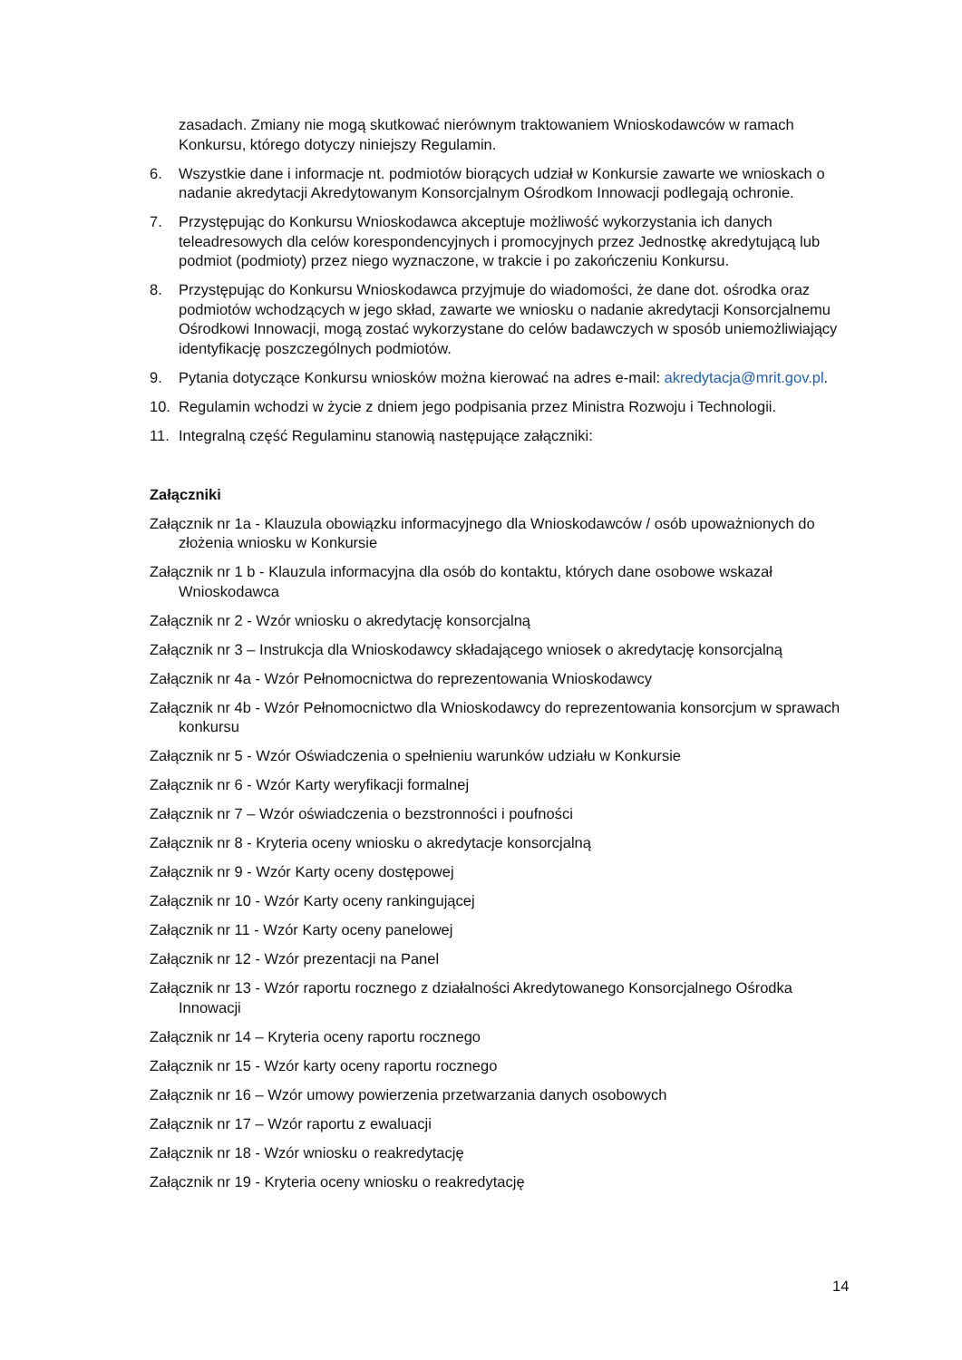zasadach. Zmiany nie mogą skutkować nierównym traktowaniem Wnioskodawców w ramach Konkursu, którego dotyczy niniejszy Regulamin.
6. Wszystkie dane i informacje nt. podmiotów biorących udział w Konkursie zawarte we wnioskach o nadanie akredytacji Akredytowanym Konsorcjalnym Ośrodkom Innowacji podlegają ochronie.
7. Przystępując do Konkursu Wnioskodawca akceptuje możliwość wykorzystania ich danych teleadresowych dla celów korespondencyjnych i promocyjnych przez Jednostkę akredytującą lub podmiot (podmioty) przez niego wyznaczone, w trakcie i po zakończeniu Konkursu.
8. Przystępując do Konkursu Wnioskodawca przyjmuje do wiadomości, że dane dot. ośrodka oraz podmiotów wchodzących w jego skład, zawarte we wniosku o nadanie akredytacji Konsorcjalnemu Ośrodkowi Innowacji, mogą zostać wykorzystane do celów badawczych w sposób uniemożliwiający identyfikację poszczególnych podmiotów.
9. Pytania dotyczące Konkursu wniosków można kierować na adres e-mail: akredytacja@mrit.gov.pl.
10. Regulamin wchodzi w życie z dniem jego podpisania przez Ministra Rozwoju i Technologii.
11. Integralną część Regulaminu stanowią następujące załączniki:
Załączniki
Załącznik nr 1a - Klauzula obowiązku informacyjnego dla Wnioskodawców / osób upoważnionych do złożenia wniosku w Konkursie
Załącznik nr 1 b - Klauzula informacyjna dla osób do kontaktu, których dane osobowe wskazał Wnioskodawca
Załącznik nr 2 - Wzór wniosku o akredytację konsorcjalną
Załącznik nr 3 – Instrukcja dla Wnioskodawcy składającego wniosek o akredytację konsorcjalną
Załącznik nr 4a - Wzór Pełnomocnictwa do reprezentowania Wnioskodawcy
Załącznik nr 4b - Wzór Pełnomocnictwo dla Wnioskodawcy do reprezentowania konsorcjum w sprawach konkursu
Załącznik nr 5 - Wzór Oświadczenia o spełnieniu warunków udziału w Konkursie
Załącznik nr 6 - Wzór Karty weryfikacji formalnej
Załącznik nr 7 – Wzór oświadczenia o bezstronności i poufności
Załącznik nr 8 - Kryteria oceny wniosku o akredytacje konsorcjalną
Załącznik nr 9 - Wzór Karty oceny dostępowej
Załącznik nr 10 - Wzór Karty oceny rankingującej
Załącznik nr 11 - Wzór Karty oceny panelowej
Załącznik nr 12 - Wzór prezentacji na Panel
Załącznik nr 13 - Wzór raportu rocznego z działalności Akredytowanego Konsorcjalnego Ośrodka Innowacji
Załącznik nr 14 – Kryteria oceny raportu rocznego
Załącznik nr 15 - Wzór karty oceny raportu rocznego
Załącznik nr 16 – Wzór umowy powierzenia przetwarzania danych osobowych
Załącznik nr 17 – Wzór raportu z ewaluacji
Załącznik nr 18 - Wzór wniosku o reakredytację
Załącznik nr 19 - Kryteria oceny wniosku o reakredytację
14